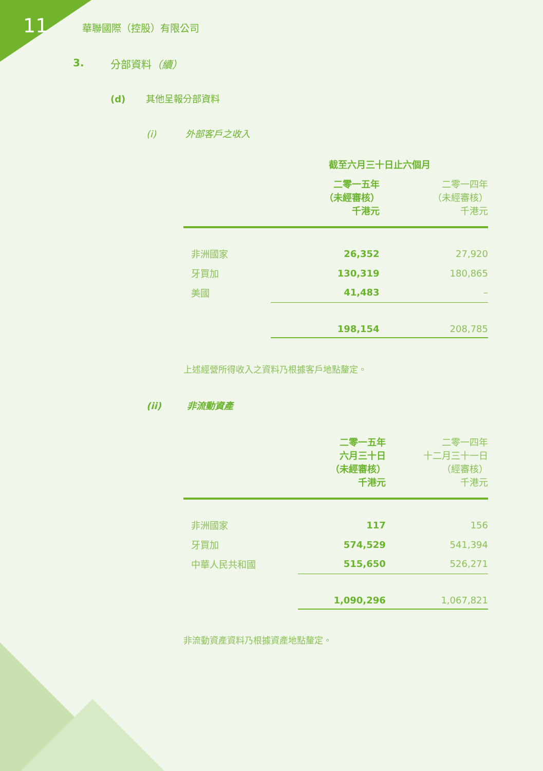11 華聯國際（控股）有限公司
3. 分部資料（續）
(d) 其他呈報分部資料
(i) 外部客戶之收入
| | 截至六月三十日止六個月 | |
| --- | --- | --- |
| | 二零一五年 （未經審核） 千港元 | 二零一四年 （未經審核） 千港元 |
| 非洲國家 | 26,352 | 27,920 |
| 牙買加 | 130,319 | 180,865 |
| 美國 | 41,483 | – |
| | 198,154 | 208,785 |
上述經營所得收入之資料乃根據客戶地點釐定。
(ii) 非流動資產
| | 二零一五年 六月三十日 （未經審核） 千港元 | 二零一四年 十二月三十一日 （經審核） 千港元 |
| --- | --- | --- |
| 非洲國家 | 117 | 156 |
| 牙買加 | 574,529 | 541,394 |
| 中華人民共和國 | 515,650 | 526,271 |
| | 1,090,296 | 1,067,821 |
非流動資產資料乃根據資產地點釐定。